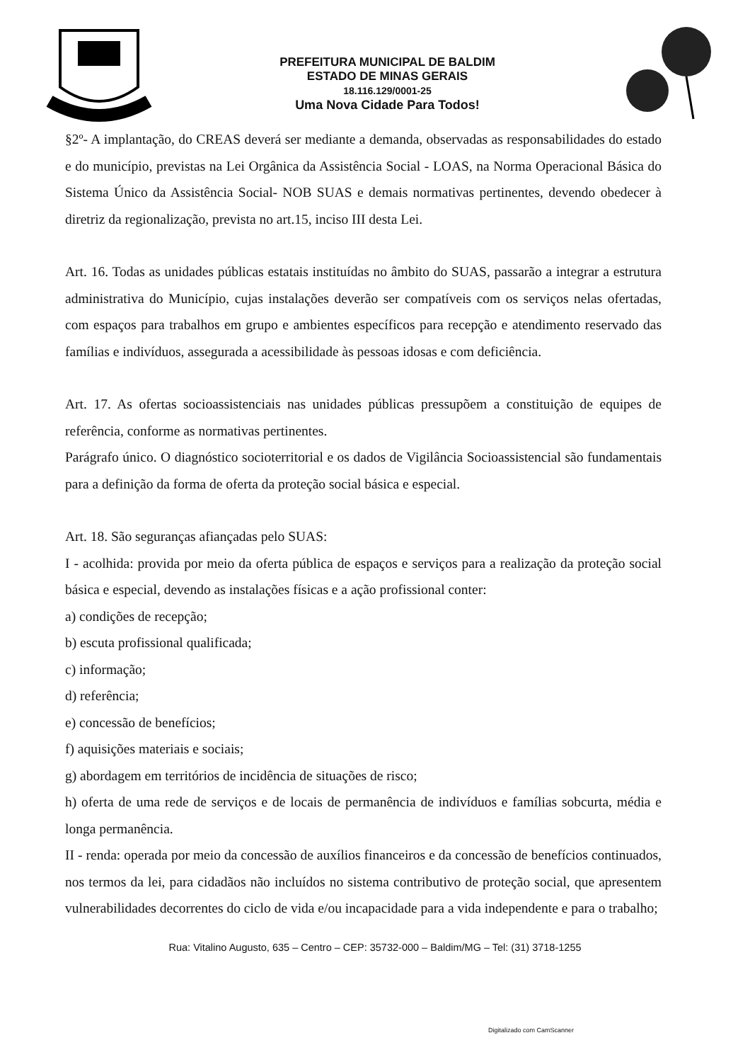PREFEITURA MUNICIPAL DE BALDIM
ESTADO DE MINAS GERAIS
18.116.129/0001-25
Uma Nova Cidade Para Todos!
§2º- A implantação, do CREAS deverá ser mediante a demanda, observadas as responsabilidades do estado e do município, previstas na Lei Orgânica da Assistência Social - LOAS, na Norma Operacional Básica do Sistema Único da Assistência Social- NOB SUAS e demais normativas pertinentes, devendo obedecer à diretriz da regionalização, prevista no art.15, inciso III desta Lei.
Art. 16. Todas as unidades públicas estatais instituídas no âmbito do SUAS, passarão a integrar a estrutura administrativa do Município, cujas instalações deverão ser compatíveis com os serviços nelas ofertadas, com espaços para trabalhos em grupo e ambientes específicos para recepção e atendimento reservado das famílias e indivíduos, assegurada a acessibilidade às pessoas idosas e com deficiência.
Art. 17. As ofertas socioassistenciais nas unidades públicas pressupõem a constituição de equipes de referência, conforme as normativas pertinentes.
Parágrafo único. O diagnóstico socioterritorial e os dados de Vigilância Socioassistencial são fundamentais para a definição da forma de oferta da proteção social básica e especial.
Art. 18. São seguranças afiançadas pelo SUAS:
I - acolhida: provida por meio da oferta pública de espaços e serviços para a realização da proteção social básica e especial, devendo as instalações físicas e a ação profissional conter:
a) condições de recepção;
b) escuta profissional qualificada;
c) informação;
d) referência;
e) concessão de benefícios;
f) aquisições materiais e sociais;
g) abordagem em territórios de incidência de situações de risco;
h) oferta de uma rede de serviços e de locais de permanência de indivíduos e famílias sobcurta, média e longa permanência.
II - renda: operada por meio da concessão de auxílios financeiros e da concessão de benefícios continuados, nos termos da lei, para cidadãos não incluídos no sistema contributivo de proteção social, que apresentem vulnerabilidades decorrentes do ciclo de vida e/ou incapacidade para a vida independente e para o trabalho;
Rua: Vitalino Augusto, 635 – Centro – CEP: 35732-000 – Baldim/MG – Tel: (31) 3718-1255
Digitalizado com CamScanner